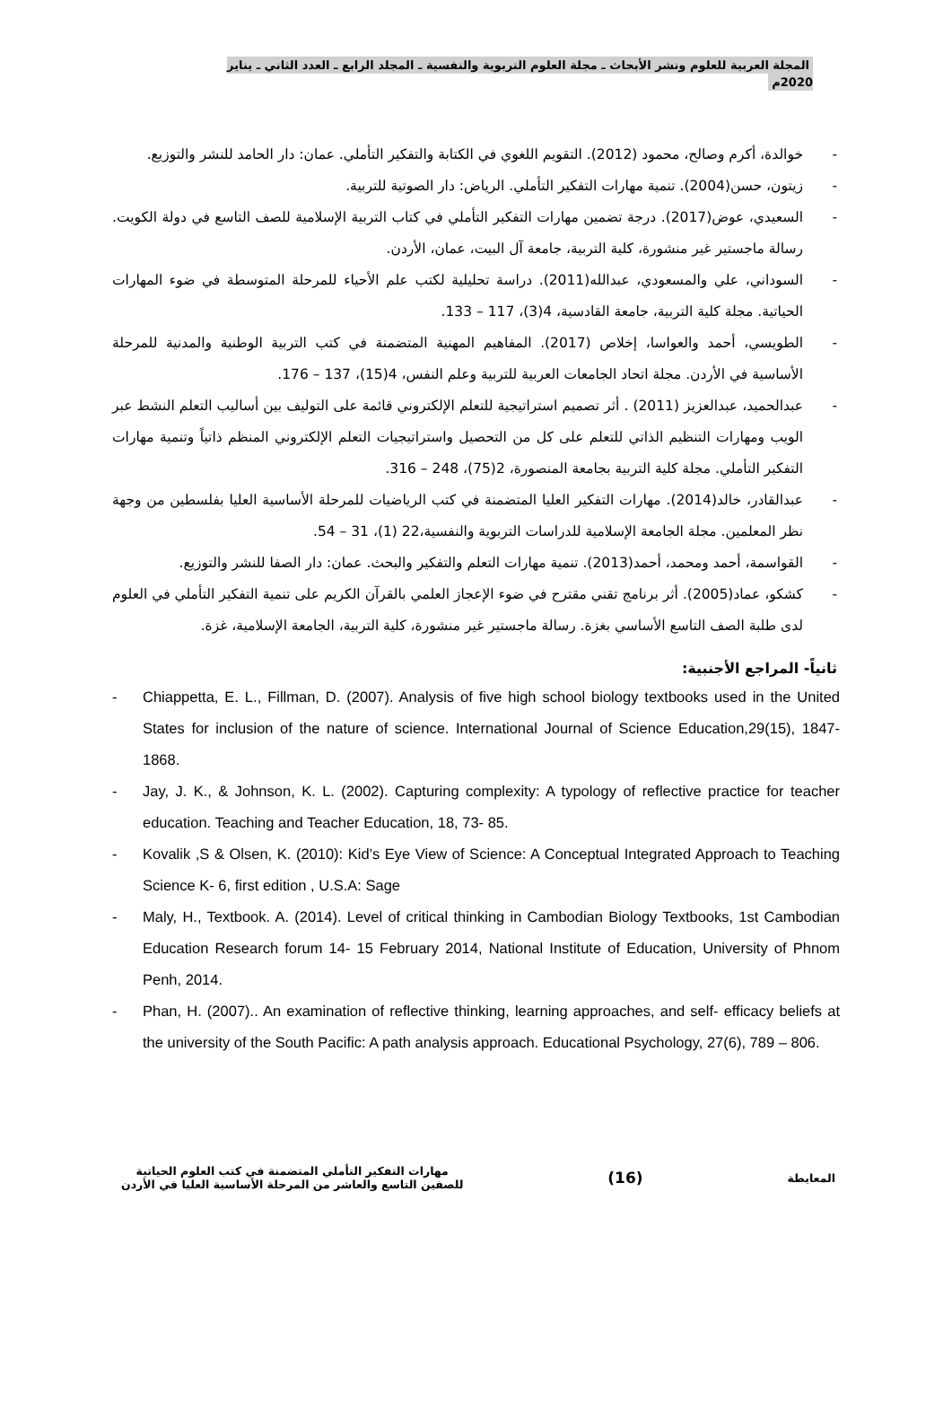المجلة العربية للعلوم ونشر الأبحاث ـ مجلة العلوم التربوية والنفسية ـ المجلد الرابع ـ العدد الثاني ـ يناير 2020م
- خوالدة، أكرم وصالح، محمود (2012). التقويم اللغوي في الكتابة والتفكير التأملي. عمان: دار الحامد للنشر والتوزيع.
- زيتون، حسن(2004). تنمية مهارات التفكير التأملي. الرياض: دار الصوتية للتربية.
- السعيدي، عوض(2017). درجة تضمين مهارات التفكير التأملي في كتاب التربية الإسلامية للصف التاسع في دولة الكويت. رسالة ماجستير غير منشورة، كلية التربية، جامعة آل البيت، عمان، الأردن.
- السوداني، علي والمسعودي، عبدالله(2011). دراسة تحليلية لكتب علم الأحياء للمرحلة المتوسطة في ضوء المهارات الحياتية. مجلة كلية التربية، جامعة القادسية، 4(3)، 117 – 133.
- الطويسي، أحمد والعواسا، إخلاص (2017). المفاهيم المهنية المتضمنة في كتب التربية الوطنية والمدنية للمرحلة الأساسية في الأردن. مجلة اتحاد الجامعات العربية للتربية وعلم النفس، 4(15)، 137 – 176.
- عبدالحميد، عبدالعزيز (2011) . أثر تصميم استراتيجية للتعلم الإلكتروني قائمة على التوليف بين أساليب التعلم النشط عبر الويب ومهارات التنظيم الذاتي للتعلم على كل من التحصيل واستراتيجيات التعلم الإلكتروني المنظم ذاتياً وتنمية مهارات التفكير التأملي. مجلة كلية التربية بجامعة المنصورة، 2(75)، 248 – 316.
- عبدالقادر، خالد(2014). مهارات التفكير العليا المتضمنة في كتب الرياضيات للمرحلة الأساسية العليا بفلسطين من وجهة نظر المعلمين. مجلة الجامعة الإسلامية للدراسات التربوية والنفسية،22 (1)، 31 – 54.
- القواسمة، أحمد ومحمد، أحمد(2013). تنمية مهارات التعلم والتفكير والبحث. عمان: دار الصفا للنشر والتوزيع.
- كشكو، عماد(2005). أثر برنامج تقني مقترح في ضوء الإعجاز العلمي بالقرآن الكريم على تنمية التفكير التأملي في العلوم لدى طلبة الصف التاسع الأساسي بغزة. رسالة ماجستير غير منشورة، كلية التربية، الجامعة الإسلامية، غزة.
ثانياً- المراجع الأجنبية:
- Chiappetta, E. L., Fillman, D. (2007). Analysis of five high school biology textbooks used in the United States for inclusion of the nature of science. International Journal of Science Education,29(15), 1847-1868.
- Jay, J. K., & Johnson, K. L. (2002). Capturing complexity: A typology of reflective practice for teacher education. Teaching and Teacher Education, 18, 73- 85.
- Kovalik ,S & Olsen, K. (2010): Kid’s Eye View of Science: A Conceptual Integrated Approach to Teaching Science K- 6, first edition , U.S.A: Sage
- Maly, H., Textbook. A. (2014). Level of critical thinking in Cambodian Biology Textbooks, 1st Cambodian Education Research forum 14- 15 February 2014, National Institute of Education, University of Phnom Penh, 2014.
- Phan, H. (2007).. An examination of reflective thinking, learning approaches, and self- efficacy beliefs at the university of the South Pacific: A path analysis approach. Educational Psychology, 27(6), 789 – 806.
المعايطة
(16)
مهارات التفكير التأملي المتضمنة في كتب العلوم الحياتية
للصفين التاسع والعاشر من المرحلة الأساسية العليا في الأردن